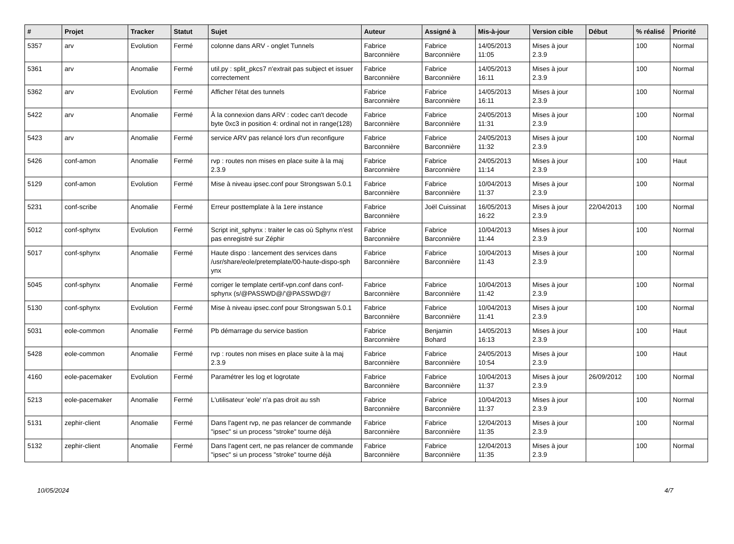| # | Projet | Tracker | Statut | Sujet | Auteur | Assigné à | Mis-à-jour | Version cible | Début | % réalisé | Priorité |
| --- | --- | --- | --- | --- | --- | --- | --- | --- | --- | --- | --- |
| 5357 | arv | Evolution | Fermé | colonne dans ARV - onglet Tunnels | Fabrice Barconnière | Fabrice Barconnière | 14/05/2013 11:05 | Mises à jour 2.3.9 | | 100 | Normal |
| 5361 | arv | Anomalie | Fermé | util.py : split_pkcs7 n'extrait pas subject et issuer correctement | Fabrice Barconnière | Fabrice Barconnière | 14/05/2013 16:11 | Mises à jour 2.3.9 | | 100 | Normal |
| 5362 | arv | Evolution | Fermé | Afficher l'état des tunnels | Fabrice Barconnière | Fabrice Barconnière | 14/05/2013 16:11 | Mises à jour 2.3.9 | | 100 | Normal |
| 5422 | arv | Anomalie | Fermé | À la connexion dans ARV : codec can't decode byte 0xc3 in position 4: ordinal not in range(128) | Fabrice Barconnière | Fabrice Barconnière | 24/05/2013 11:31 | Mises à jour 2.3.9 | | 100 | Normal |
| 5423 | arv | Anomalie | Fermé | service ARV pas relancé lors d'un reconfigure | Fabrice Barconnière | Fabrice Barconnière | 24/05/2013 11:32 | Mises à jour 2.3.9 | | 100 | Normal |
| 5426 | conf-amon | Anomalie | Fermé | rvp : routes non mises en place suite à la maj 2.3.9 | Fabrice Barconnière | Fabrice Barconnière | 24/05/2013 11:14 | Mises à jour 2.3.9 | | 100 | Haut |
| 5129 | conf-amon | Evolution | Fermé | Mise à niveau ipsec.conf pour Strongswan 5.0.1 | Fabrice Barconnière | Fabrice Barconnière | 10/04/2013 11:37 | Mises à jour 2.3.9 | | 100 | Normal |
| 5231 | conf-scribe | Anomalie | Fermé | Erreur posttemplate à la 1ere instance | Fabrice Barconnière | Joël Cuissinat | 16/05/2013 16:22 | Mises à jour 2.3.9 | 22/04/2013 | 100 | Normal |
| 5012 | conf-sphynx | Evolution | Fermé | Script init_sphynx : traiter le cas où Sphynx n'est pas enregistré sur Zéphir | Fabrice Barconnière | Fabrice Barconnière | 10/04/2013 11:44 | Mises à jour 2.3.9 | | 100 | Normal |
| 5017 | conf-sphynx | Anomalie | Fermé | Haute dispo : lancement des services dans /usr/share/eole/pretemplate/00-haute-dispo-sph ynx | Fabrice Barconnière | Fabrice Barconnière | 10/04/2013 11:43 | Mises à jour 2.3.9 | | 100 | Normal |
| 5045 | conf-sphynx | Anomalie | Fermé | corriger le template certif-vpn.conf dans conf-sphynx (s/@PASSWD@/'@PASSWD@'/ | Fabrice Barconnière | Fabrice Barconnière | 10/04/2013 11:42 | Mises à jour 2.3.9 | | 100 | Normal |
| 5130 | conf-sphynx | Evolution | Fermé | Mise à niveau ipsec.conf pour Strongswan 5.0.1 | Fabrice Barconnière | Fabrice Barconnière | 10/04/2013 11:41 | Mises à jour 2.3.9 | | 100 | Normal |
| 5031 | eole-common | Anomalie | Fermé | Pb démarrage du service bastion | Fabrice Barconnière | Benjamin Bohard | 14/05/2013 16:13 | Mises à jour 2.3.9 | | 100 | Haut |
| 5428 | eole-common | Anomalie | Fermé | rvp : routes non mises en place suite à la maj 2.3.9 | Fabrice Barconnière | Fabrice Barconnière | 24/05/2013 10:54 | Mises à jour 2.3.9 | | 100 | Haut |
| 4160 | eole-pacemaker | Evolution | Fermé | Paramétrer les log et logrotate | Fabrice Barconnière | Fabrice Barconnière | 10/04/2013 11:37 | Mises à jour 2.3.9 | 26/09/2012 | 100 | Normal |
| 5213 | eole-pacemaker | Anomalie | Fermé | L'utilisateur 'eole' n'a pas droit au ssh | Fabrice Barconnière | Fabrice Barconnière | 10/04/2013 11:37 | Mises à jour 2.3.9 | | 100 | Normal |
| 5131 | zephir-client | Anomalie | Fermé | Dans l'agent rvp, ne pas relancer de commande "ipsec" si un process "stroke" tourne déjà | Fabrice Barconnière | Fabrice Barconnière | 12/04/2013 11:35 | Mises à jour 2.3.9 | | 100 | Normal |
| 5132 | zephir-client | Anomalie | Fermé | Dans l'agent cert, ne pas relancer de commande "ipsec" si un process "stroke" tourne déjà | Fabrice Barconnière | Fabrice Barconnière | 12/04/2013 11:35 | Mises à jour 2.3.9 | | 100 | Normal |
10/05/2024 4/7